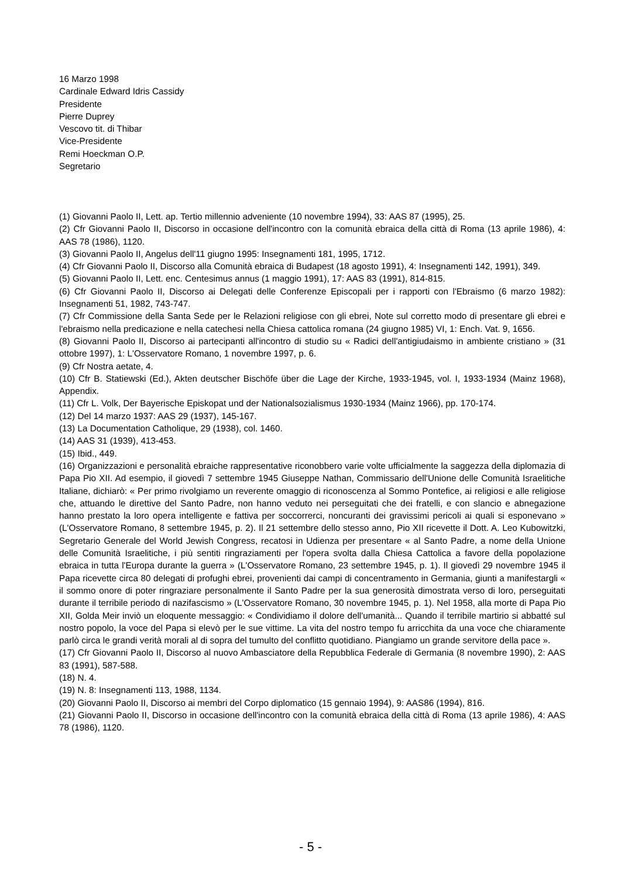16 Marzo 1998
Cardinale Edward Idris Cassidy
Presidente
Pierre Duprey
Vescovo tit. di Thibar
Vice-Presidente
Remi Hoeckman O.P.
Segretario
(1) Giovanni Paolo II, Lett. ap. Tertio millennio adveniente (10 novembre 1994), 33: AAS 87 (1995), 25.
(2) Cfr Giovanni Paolo II, Discorso in occasione dell'incontro con la comunità ebraica della città di Roma (13 aprile 1986), 4: AAS 78 (1986), 1120.
(3) Giovanni Paolo II, Angelus dell'11 giugno 1995: Insegnamenti 181, 1995, 1712.
(4) Cfr Giovanni Paolo II, Discorso alla Comunità ebraica di Budapest (18 agosto 1991), 4: Insegnamenti 142, 1991), 349.
(5) Giovanni Paolo II, Lett. enc. Centesimus annus (1 maggio 1991), 17: AAS 83 (1991), 814-815.
(6) Cfr Giovanni Paolo II, Discorso ai Delegati delle Conferenze Episcopali per i rapporti con l'Ebraismo (6 marzo 1982): Insegnamenti 51, 1982, 743-747.
(7) Cfr Commissione della Santa Sede per le Relazioni religiose con gli ebrei, Note sul corretto modo di presentare gli ebrei e l'ebraismo nella predicazione e nella catechesi nella Chiesa cattolica romana (24 giugno 1985) VI, 1: Ench. Vat. 9, 1656.
(8) Giovanni Paolo II, Discorso ai partecipanti all'incontro di studio su « Radici dell'antigiudaismo in ambiente cristiano » (31 ottobre 1997), 1: L'Osservatore Romano, 1 novembre 1997, p. 6.
(9) Cfr Nostra aetate, 4.
(10) Cfr B. Statiewski (Ed.), Akten deutscher Bischöfe über die Lage der Kirche, 1933-1945, vol. I, 1933-1934 (Mainz 1968), Appendix.
(11) Cfr L. Volk, Der Bayerische Episkopat und der Nationalsozialismus 1930-1934 (Mainz 1966), pp. 170-174.
(12) Del 14 marzo 1937: AAS 29 (1937), 145-167.
(13) La Documentation Catholique, 29 (1938), col. 1460.
(14) AAS 31 (1939), 413-453.
(15) Ibid., 449.
(16) Organizzazioni e personalità ebraiche rappresentative riconobbero varie volte ufficialmente la saggezza della diplomazia di Papa Pio XII. Ad esempio, il giovedì 7 settembre 1945 Giuseppe Nathan, Commissario dell'Unione delle Comunità Israelitiche Italiane, dichiarò: « Per primo rivolgiamo un reverente omaggio di riconoscenza al Sommo Pontefice, ai religiosi e alle religiose che, attuando le direttive del Santo Padre, non hanno veduto nei perseguitati che dei fratelli, e con slancio e abnegazione hanno prestato la loro opera intelligente e fattiva per soccorrerci, noncuranti dei gravissimi pericoli ai quali si esponevano » (L'Osservatore Romano, 8 settembre 1945, p. 2). Il 21 settembre dello stesso anno, Pio XII ricevette il Dott. A. Leo Kubowitzki, Segretario Generale del World Jewish Congress, recatosi in Udienza per presentare « al Santo Padre, a nome della Unione delle Comunità Israelitiche, i più sentiti ringraziamenti per l'opera svolta dalla Chiesa Cattolica a favore della popolazione ebraica in tutta l'Europa durante la guerra » (L'Osservatore Romano, 23 settembre 1945, p. 1). Il giovedì 29 novembre 1945 il Papa ricevette circa 80 delegati di profughi ebrei, provenienti dai campi di concentramento in Germania, giunti a manifestargli « il sommo onore di poter ringraziare personalmente il Santo Padre per la sua generosità dimostrata verso di loro, perseguitati durante il terribile periodo di nazifascismo » (L'Osservatore Romano, 30 novembre 1945, p. 1). Nel 1958, alla morte di Papa Pio XII, Golda Meir inviò un eloquente messaggio: « Condividiamo il dolore dell'umanità... Quando il terribile martirio si abbatté sul nostro popolo, la voce del Papa si elevò per le sue vittime. La vita del nostro tempo fu arricchita da una voce che chiaramente parlò circa le grandi verità morali al di sopra del tumulto del conflitto quotidiano. Piangiamo un grande servitore della pace ».
(17) Cfr Giovanni Paolo II, Discorso al nuovo Ambasciatore della Repubblica Federale di Germania (8 novembre 1990), 2: AAS 83 (1991), 587-588.
(18) N. 4.
(19) N. 8: Insegnamenti 113, 1988, 1134.
(20) Giovanni Paolo II, Discorso ai membri del Corpo diplomatico (15 gennaio 1994), 9: AAS86 (1994), 816.
(21) Giovanni Paolo II, Discorso in occasione dell'incontro con la comunità ebraica della città di Roma (13 aprile 1986), 4: AAS 78 (1986), 1120.
- 5 -